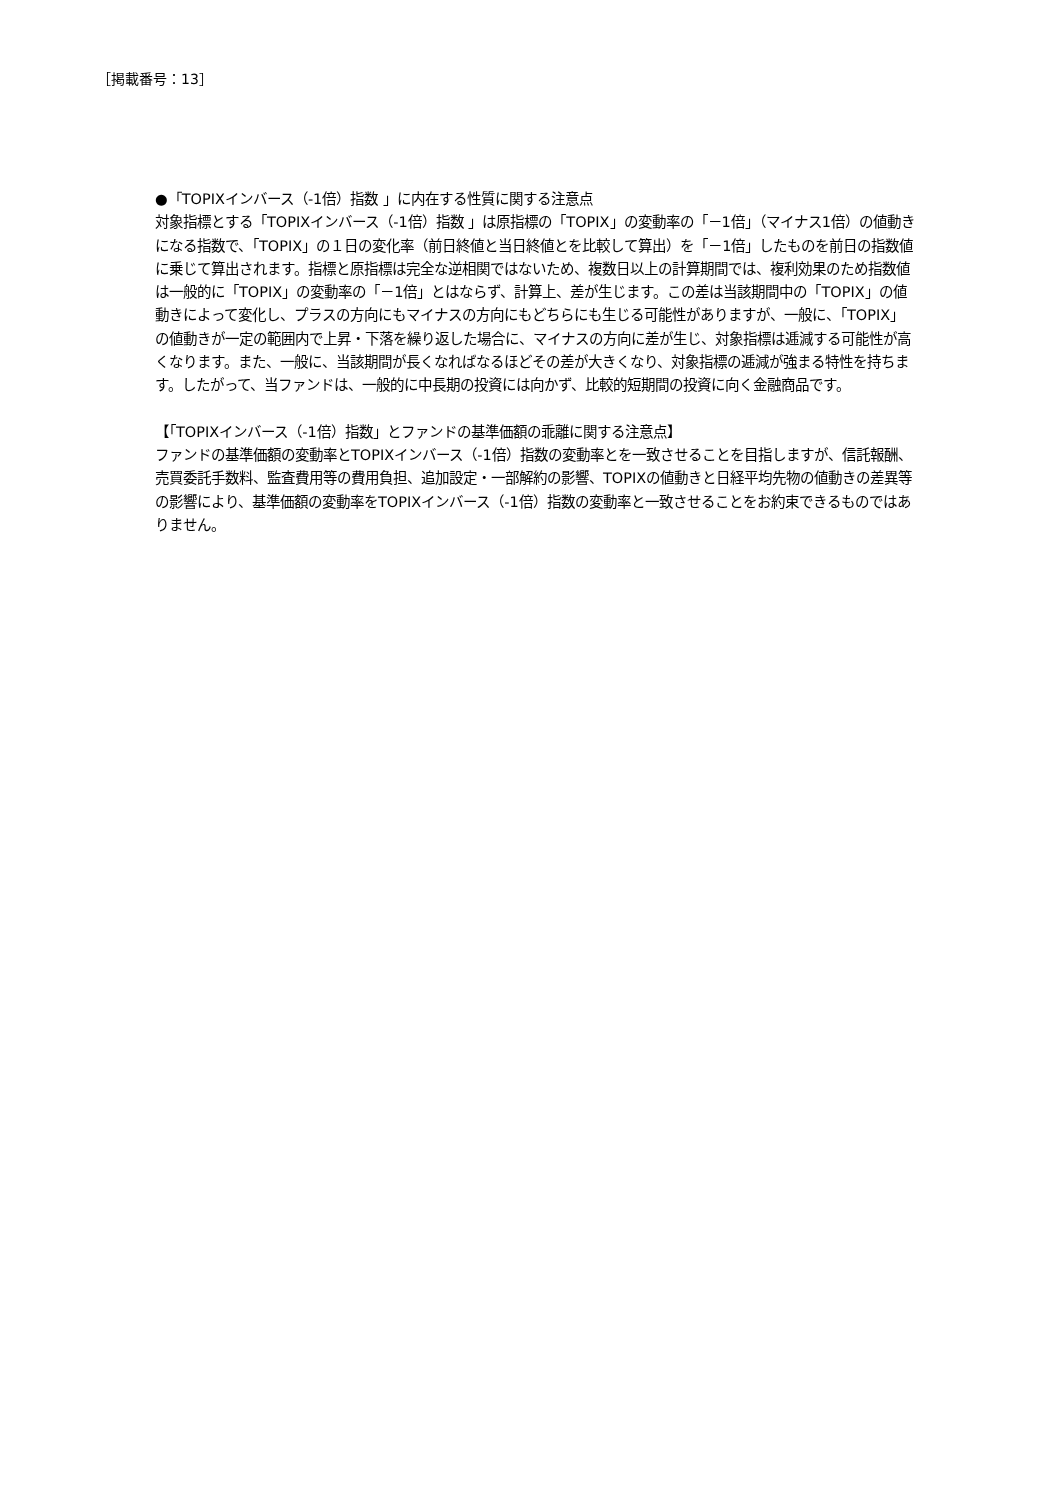［掲載番号：13］
●「TOPIXインバース（-1倍）指数 」に内在する性質に関する注意点
対象指標とする「TOPIXインバース（-1倍）指数 」は原指標の「TOPIX」の変動率の「－1倍」（マイナス1倍）の値動きになる指数で、「TOPIX」の１日の変化率（前日終値と当日終値とを比較して算出）を「－1倍」したものを前日の指数値に乗じて算出されます。指標と原指標は完全な逆相関ではないため、複数日以上の計算期間では、複利効果のため指数値は一般的に「TOPIX」の変動率の「－1倍」とはならず、計算上、差が生じます。この差は当該期間中の「TOPIX」の値動きによって変化し、プラスの方向にもマイナスの方向にもどちらにも生じる可能性がありますが、一般に、「TOPIX」の値動きが一定の範囲内で上昇・下落を繰り返した場合に、マイナスの方向に差が生じ、対象指標は逓減する可能性が高くなります。また、一般に、当該期間が長くなればなるほどその差が大きくなり、対象指標の逓減が強まる特性を持ちます。したがって、当ファンドは、一般的に中長期の投資には向かず、比較的短期間の投資に向く金融商品です。
【「TOPIXインバース（-1倍）指数」とファンドの基準価額の乖離に関する注意点】
ファンドの基準価額の変動率とTOPIXインバース（-1倍）指数の変動率とを一致させることを目指しますが、信託報酬、売買委託手数料、監査費用等の費用負担、追加設定・一部解約の影響、TOPIXの値動きと日経平均先物の値動きの差異等の影響により、基準価額の変動率をTOPIXインバース（-1倍）指数の変動率と一致させることをお約束できるものではありません。